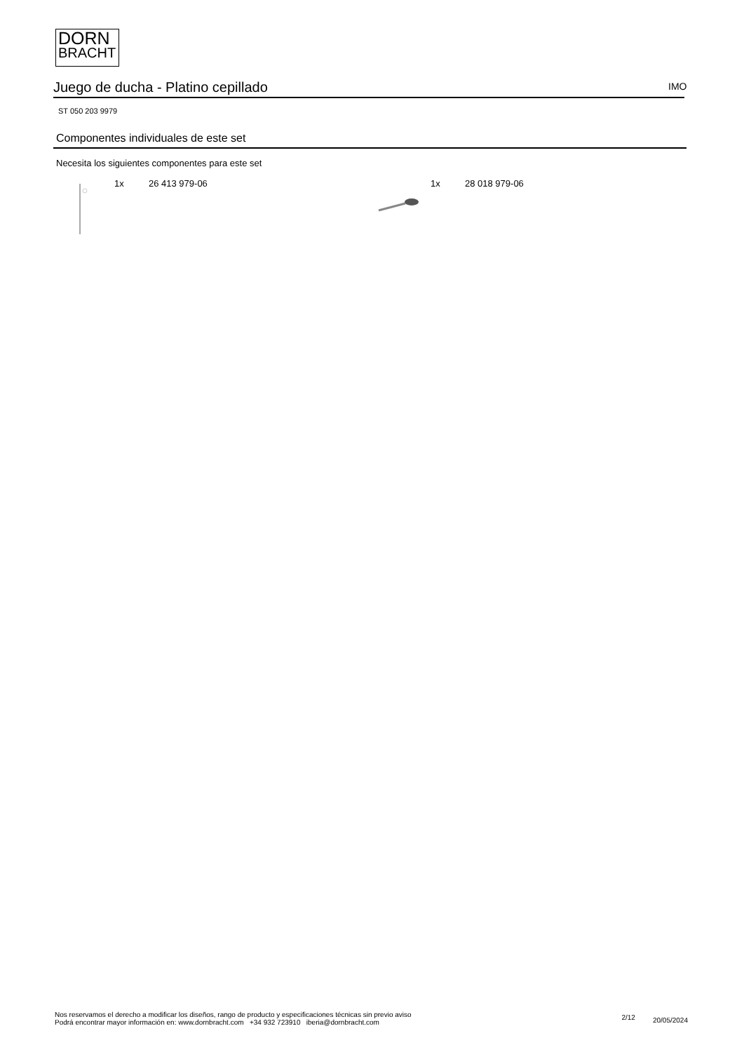DORN
BRACHT
Juego de ducha - Platino cepillado IMO
ST 050 203 9979
Componentes individuales de este set
Necesita los siguientes componentes para este set
1x 26 413 979-06 1x 28 018 979-06
Nos reservamos el derecho a modificar los diseños, rango de producto y especificaciones técnicas sin previo aviso
Podrá encontrar mayor información en: www.dornbracht.com +34 932 723910 iberia@dornbracht.com
2/12 20/05/2024